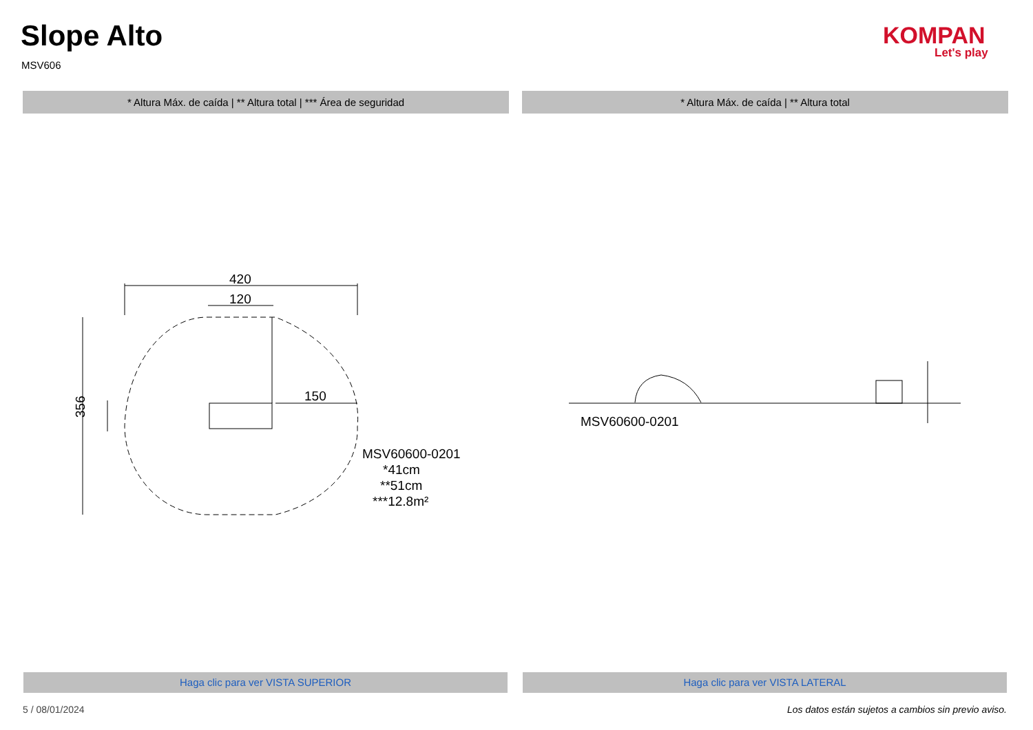Slope Alto
MSV606
KOMPAN
Let's play
* Altura Máx. de caída | ** Altura total | *** Área de seguridad * Altura Máx. de caída | ** Altura total
420
120
150
MSV60600-0201
*41cm
**51cm
***12.8m²
356
MSV60600-0201
Haga clic para ver VISTA SUPERIOR Haga clic para ver VISTA LATERAL
5 / 08/01/2024
Los datos están sujetos a cambios sin previo aviso.